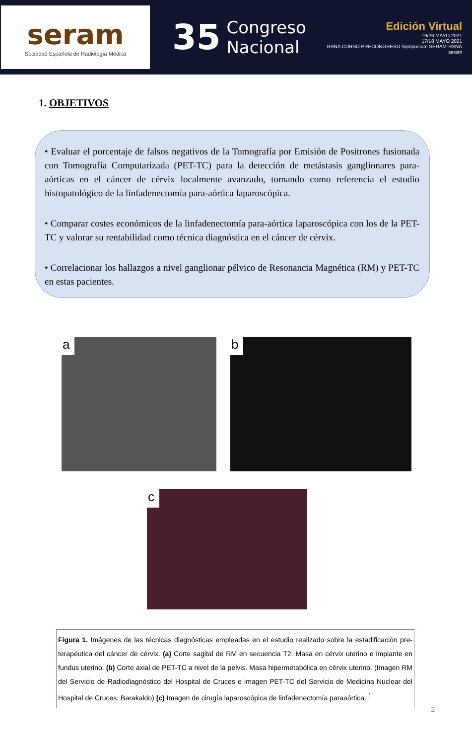seram
Sociedad Española de Radiología Médica
35
Congreso
Nacional
Edición Virtual
19/26 MAYO 2021
17/18 MAYO 2021
RSNA CURSO PRECONGRESO Symposium SERAM-RSNA
seram
1. OBJETIVOS
• Evaluar el porcentaje de falsos negativos de la Tomografía por Emisión de Positrones fusionada con Tomografía Computarizada (PET-TC) para la detección de metástasis ganglionares para-aórticas en el cáncer de cérvix localmente avanzado, tomando como referencia el estudio histopatológico de la linfadenectomía para-aórtica laparoscópica.
• Comparar costes económicos de la linfadenectomía para-aórtica laparoscópica con los de la PET-TC y valorar su rentabilidad como técnica diagnóstica en el cáncer de cérvix.
• Correlacionar los hallazgos a nivel ganglionar pélvico de Resonancia Magnética (RM) y PET-TC en estas pacientes.
a
b
c
Figura 1. Imágenes de las técnicas diagnósticas empleadas en el estudio realizado sobre la estadificación pre-terapéutica del cáncer de cérvix. (a) Corte sagital de RM en secuencia T2. Masa en cérvix uterino e implante en fundus uterino. (b) Corte axial de PET-TC a nivel de la pelvis. Masa hipermetabólica en cérvix uterino. (Imagen RM del Servicio de Radiodiagnóstico del Hospital de Cruces e imagen PET-TC del Servicio de Medicina Nuclear del Hospital de Cruces, Barakaldo) (c) Imagen de cirugía laparoscópica de linfadenectomía paraaórtica. <sup>1</sup>
2